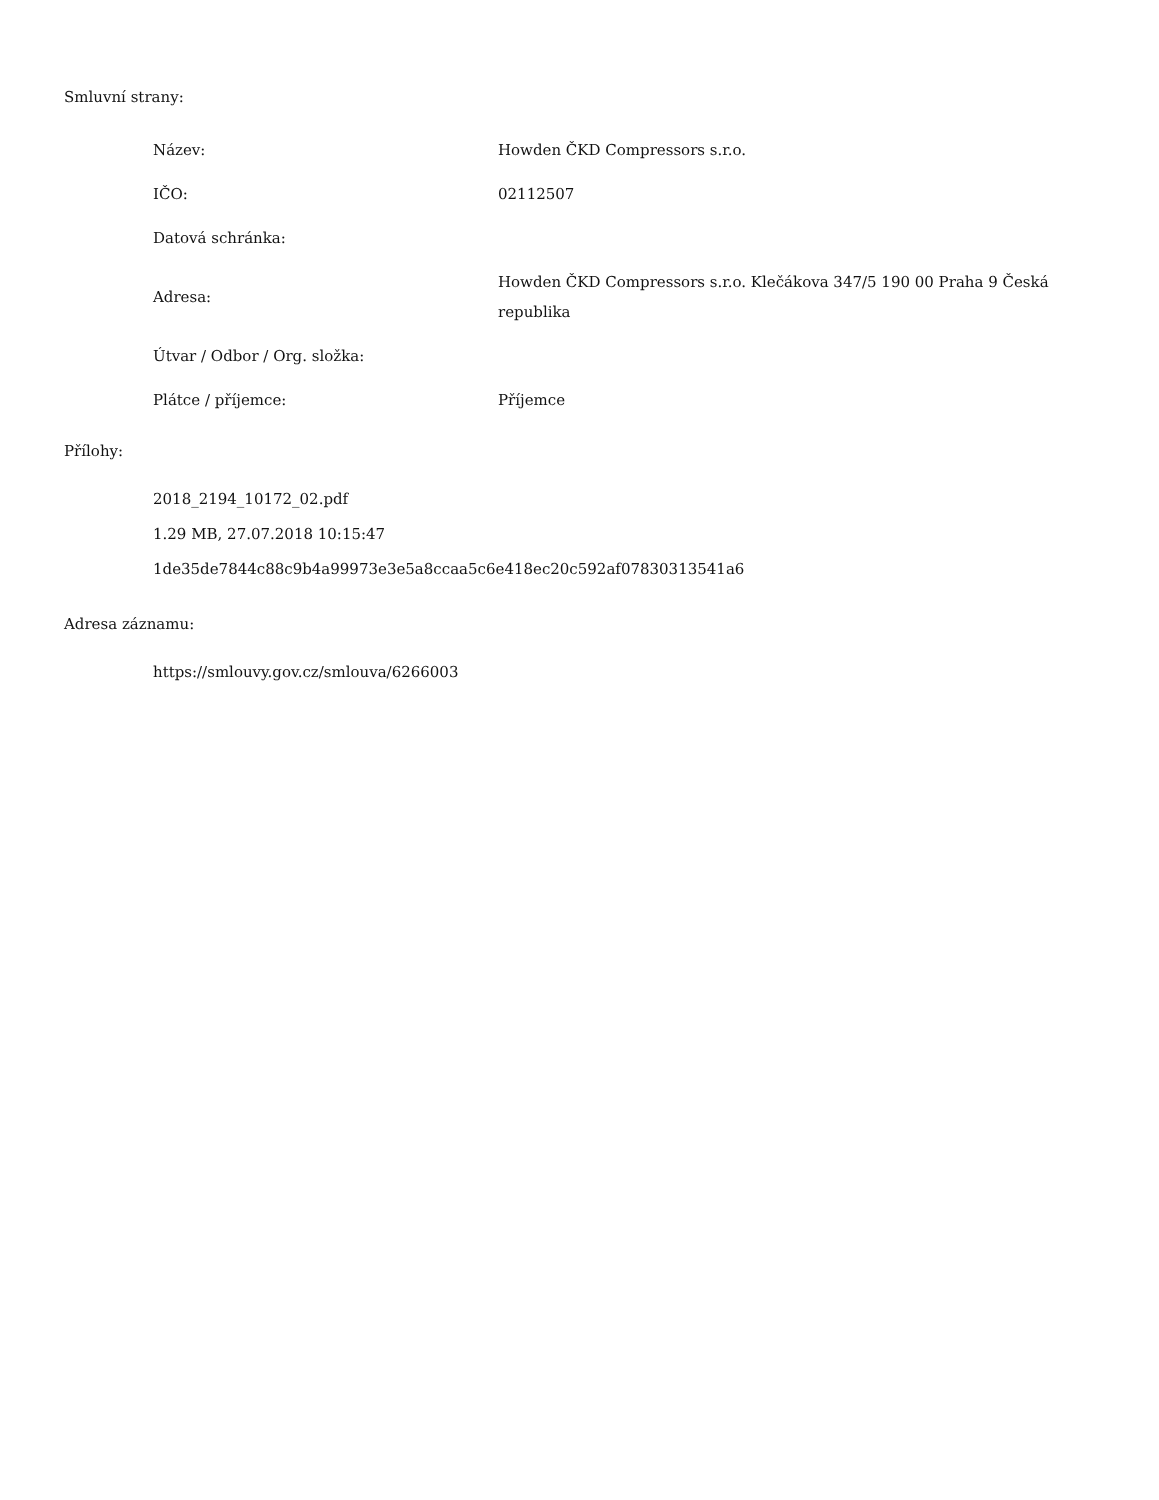Smluvní strany:
| Název: | Howden ČKD Compressors s.r.o. |
| IČO: | 02112507 |
| Datová schránka: | |
| Adresa: | Howden ČKD Compressors s.r.o. Klečákova 347/5 190 00 Praha 9 Česká republika |
| Útvar / Odbor / Org. složka: | |
| Plátce / příjemce: | Příjemce |
Přílohy:
2018_2194_10172_02.pdf
1.29 MB, 27.07.2018 10:15:47
1de35de7844c88c9b4a99973e3e5a8ccaa5c6e418ec20c592af07830313541a6
Adresa záznamu:
https://smlouvy.gov.cz/smlouva/6266003